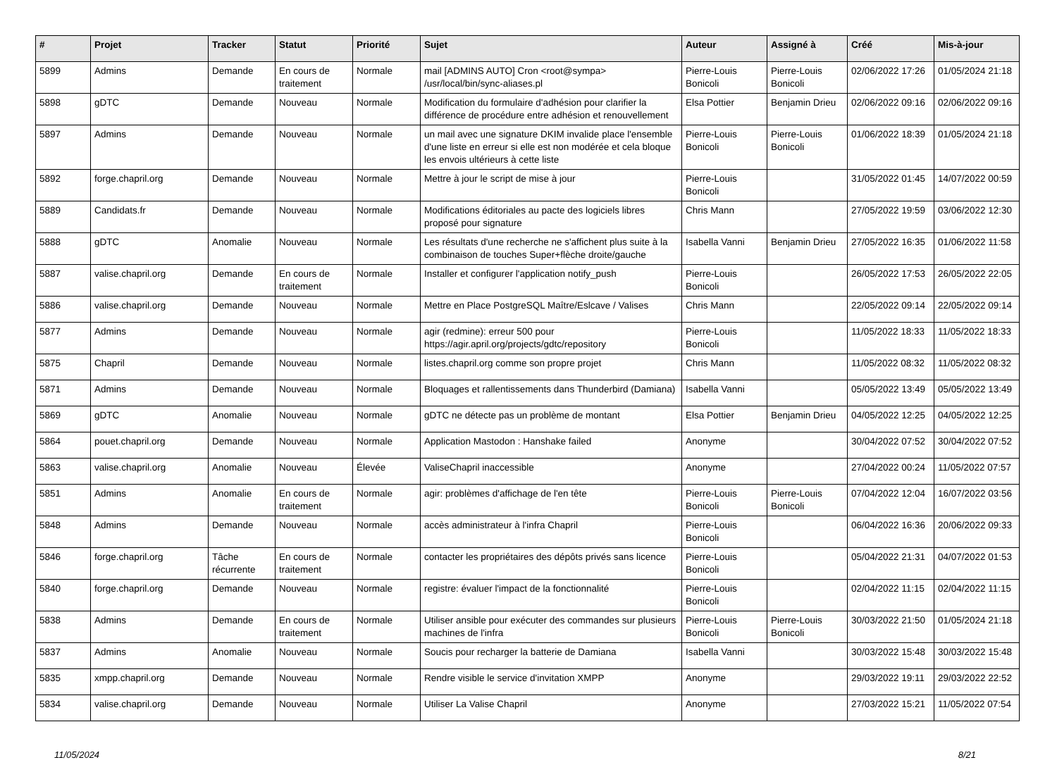| # | Projet | Tracker | Statut | Priorité | Sujet | Auteur | Assigné à | Créé | Mis-à-jour |
| --- | --- | --- | --- | --- | --- | --- | --- | --- | --- |
| 5899 | Admins | Demande | En cours de traitement | Normale | mail [ADMINS AUTO] Cron <root@sympa> /usr/local/bin/sync-aliases.pl | Pierre-Louis Bonicoli | Pierre-Louis Bonicoli | 02/06/2022 17:26 | 01/05/2024 21:18 |
| 5898 | gDTC | Demande | Nouveau | Normale | Modification du formulaire d'adhésion pour clarifier la différence de procédure entre adhésion et renouvellement | Elsa Pottier | Benjamin Drieu | 02/06/2022 09:16 | 02/06/2022 09:16 |
| 5897 | Admins | Demande | Nouveau | Normale | un mail avec une signature DKIM invalide place l'ensemble d'une liste en erreur si elle est non modérée et cela bloque les envois ultérieurs à cette liste | Pierre-Louis Bonicoli | Pierre-Louis Bonicoli | 01/06/2022 18:39 | 01/05/2024 21:18 |
| 5892 | forge.chapril.org | Demande | Nouveau | Normale | Mettre à jour le script de mise à jour | Pierre-Louis Bonicoli | | 31/05/2022 01:45 | 14/07/2022 00:59 |
| 5889 | Candidats.fr | Demande | Nouveau | Normale | Modifications éditoriales au pacte des logiciels libres proposé pour signature | Chris Mann | | 27/05/2022 19:59 | 03/06/2022 12:30 |
| 5888 | gDTC | Anomalie | Nouveau | Normale | Les résultats d'une recherche ne s'affichent plus suite à la combinaison de touches Super+flèche droite/gauche | Isabella Vanni | Benjamin Drieu | 27/05/2022 16:35 | 01/06/2022 11:58 |
| 5887 | valise.chapril.org | Demande | En cours de traitement | Normale | Installer et configurer l'application notify_push | Pierre-Louis Bonicoli | | 26/05/2022 17:53 | 26/05/2022 22:05 |
| 5886 | valise.chapril.org | Demande | Nouveau | Normale | Mettre en Place PostgreSQL Maître/Eslcave / Valises | Chris Mann | | 22/05/2022 09:14 | 22/05/2022 09:14 |
| 5877 | Admins | Demande | Nouveau | Normale | agir (redmine): erreur 500 pour https://agir.april.org/projects/gdtc/repository | Pierre-Louis Bonicoli | | 11/05/2022 18:33 | 11/05/2022 18:33 |
| 5875 | Chapril | Demande | Nouveau | Normale | listes.chapril.org comme son propre projet | Chris Mann | | 11/05/2022 08:32 | 11/05/2022 08:32 |
| 5871 | Admins | Demande | Nouveau | Normale | Bloquages et rallentissements dans Thunderbird (Damiana) | Isabella Vanni | | 05/05/2022 13:49 | 05/05/2022 13:49 |
| 5869 | gDTC | Anomalie | Nouveau | Normale | gDTC ne détecte pas un problème de montant | Elsa Pottier | Benjamin Drieu | 04/05/2022 12:25 | 04/05/2022 12:25 |
| 5864 | pouet.chapril.org | Demande | Nouveau | Normale | Application Mastodon : Hanshake failed | Anonyme | | 30/04/2022 07:52 | 30/04/2022 07:52 |
| 5863 | valise.chapril.org | Anomalie | Nouveau | Élevée | ValiseChapril inaccessible | Anonyme | | 27/04/2022 00:24 | 11/05/2022 07:57 |
| 5851 | Admins | Anomalie | En cours de traitement | Normale | agir: problèmes d'affichage de l'en tête | Pierre-Louis Bonicoli | Pierre-Louis Bonicoli | 07/04/2022 12:04 | 16/07/2022 03:56 |
| 5848 | Admins | Demande | Nouveau | Normale | accès administrateur à l'infra Chapril | Pierre-Louis Bonicoli | | 06/04/2022 16:36 | 20/06/2022 09:33 |
| 5846 | forge.chapril.org | Tâche récurrente | En cours de traitement | Normale | contacter les propriétaires des dépôts privés sans licence | Pierre-Louis Bonicoli | | 05/04/2022 21:31 | 04/07/2022 01:53 |
| 5840 | forge.chapril.org | Demande | Nouveau | Normale | registre: évaluer l'impact de la fonctionnalité | Pierre-Louis Bonicoli | | 02/04/2022 11:15 | 02/04/2022 11:15 |
| 5838 | Admins | Demande | En cours de traitement | Normale | Utiliser ansible pour exécuter des commandes sur plusieurs machines de l'infra | Pierre-Louis Bonicoli | Pierre-Louis Bonicoli | 30/03/2022 21:50 | 01/05/2024 21:18 |
| 5837 | Admins | Anomalie | Nouveau | Normale | Soucis pour recharger la batterie de Damiana | Isabella Vanni | | 30/03/2022 15:48 | 30/03/2022 15:48 |
| 5835 | xmpp.chapril.org | Demande | Nouveau | Normale | Rendre visible le service d'invitation XMPP | Anonyme | | 29/03/2022 19:11 | 29/03/2022 22:52 |
| 5834 | valise.chapril.org | Demande | Nouveau | Normale | Utiliser La Valise Chapril | Anonyme | | 27/03/2022 15:21 | 11/05/2022 07:54 |
11/05/2024 8/21